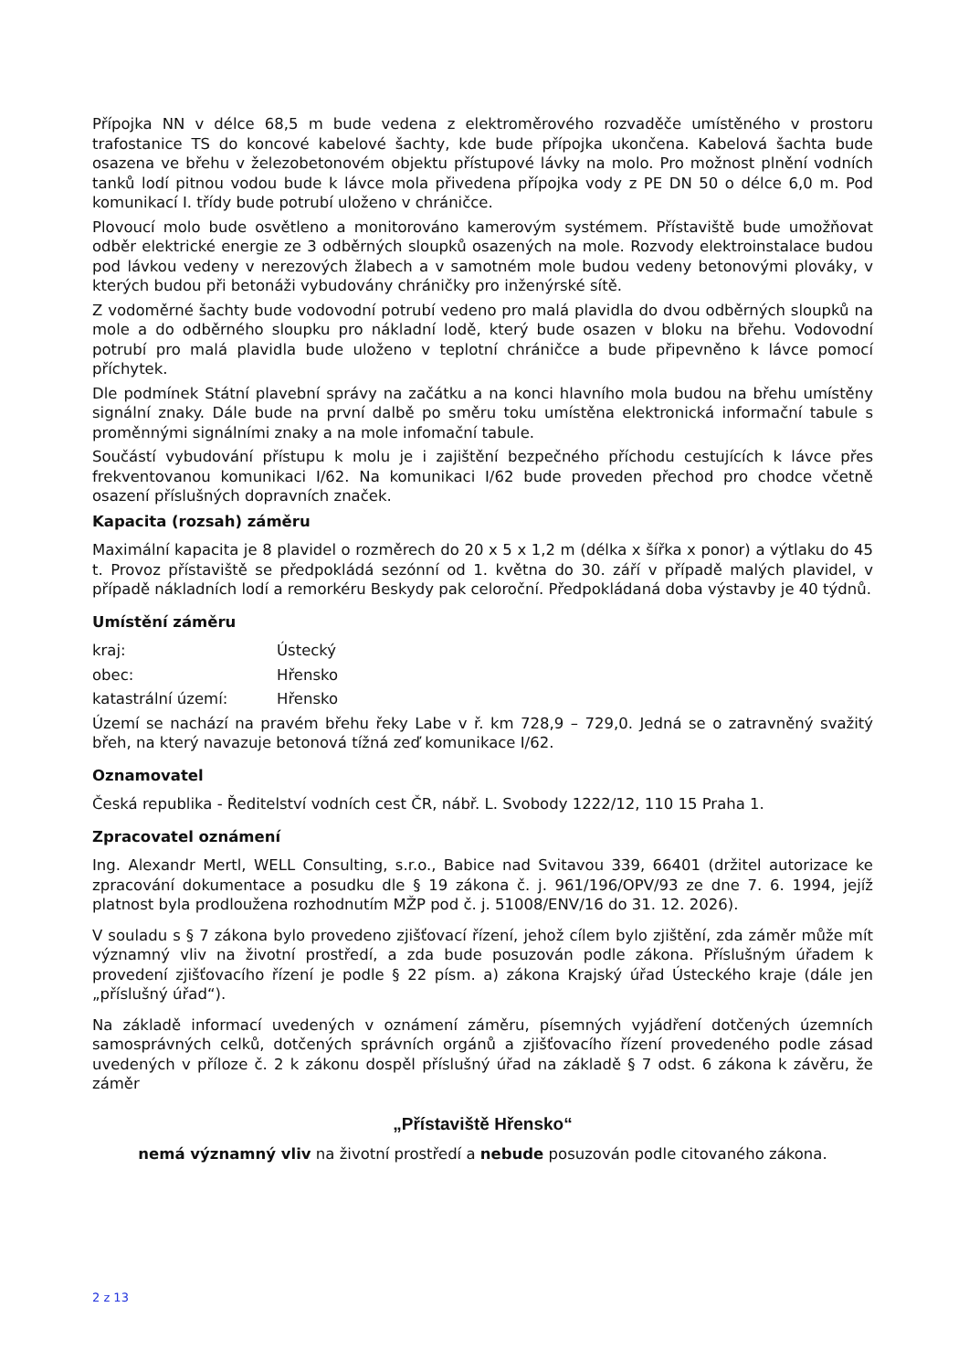Přípojka NN v délce 68,5 m bude vedena z elektroměrového rozvaděče umístěného v prostoru trafostanice TS do koncové kabelové šachty, kde bude přípojka ukončena. Kabelová šachta bude osazena ve břehu v železobetonovém objektu přístupové lávky na molo. Pro možnost plnění vodních tanků lodí pitnou vodou bude k lávce mola přivedena přípojka vody z PE DN 50 o délce 6,0 m. Pod komunikací I. třídy bude potrubí uloženo v chráničce.
Plovoucí molo bude osvětleno a monitorováno kamerovým systémem. Přístaviště bude umožňovat odběr elektrické energie ze 3 odběrných sloupků osazených na mole. Rozvody elektroinstalace budou pod lávkou vedeny v nerezových žlabech a v samotném mole budou vedeny betonovými plováky, v kterých budou při betonáži vybudovány chráničky pro inženýrské sítě.
Z vodoměrné šachty bude vodovodní potrubí vedeno pro malá plavidla do dvou odběrných sloupků na mole a do odběrného sloupku pro nákladní lodě, který bude osazen v bloku na břehu. Vodovodní potrubí pro malá plavidla bude uloženo v teplotní chráničce a bude připevněno k lávce pomocí příchytek.
Dle podmínek Státní plavební správy na začátku a na konci hlavního mola budou na břehu umístěny signální znaky. Dále bude na první dalbě po směru toku umístěna elektronická informační tabule s proměnnými signálními znaky a na mole infomační tabule.
Součástí vybudování přístupu k molu je i zajištění bezpečného příchodu cestujících k lávce přes frekventovanou komunikaci I/62. Na komunikaci I/62 bude proveden přechod pro chodce včetně osazení příslušných dopravních značek.
Kapacita (rozsah) záměru
Maximální kapacita je 8 plavidel o rozměrech do 20 x 5 x 1,2 m (délka x šířka x ponor) a výtlaku do 45 t. Provoz přístaviště se předpokládá sezónní od 1. května do 30. září v případě malých plavidel, v případě nákladních lodí a remorkéru Beskydy pak celoroční. Předpokládaná doba výstavby je 40 týdnů.
Umístění záměru
kraj: Ústecký
obec: Hřensko
katastrální území: Hřensko
Území se nachází na pravém břehu řeky Labe v ř. km 728,9 – 729,0. Jedná se o zatravněný svažitý břeh, na který navazuje betonová tížná zeď komunikace I/62.
Oznamovatel
Česká republika - Ředitelství vodních cest ČR, nábř. L. Svobody 1222/12, 110 15 Praha 1.
Zpracovatel oznámení
Ing. Alexandr Mertl, WELL Consulting, s.r.o., Babice nad Svitavou 339, 66401 (držitel autorizace ke zpracování dokumentace a posudku dle § 19 zákona č. j. 961/196/OPV/93 ze dne 7. 6. 1994, jejíž platnost byla prodloužena rozhodnutím MŽP pod č. j. 51008/ENV/16 do 31. 12. 2026).
V souladu s § 7 zákona bylo provedeno zjišťovací řízení, jehož cílem bylo zjištění, zda záměr může mít významný vliv na životní prostředí, a zda bude posuzován podle zákona. Příslušným úřadem k provedení zjišťovacího řízení je podle § 22 písm. a) zákona Krajský úřad Ústeckého kraje (dále jen „příslušný úřad“).
Na základě informací uvedených v oznámení záměru, písemných vyjádření dotčených územních samosprávných celků, dotčených správních orgánů a zjišťovacího řízení provedeného podle zásad uvedených v příloze č. 2 k zákonu dospěl příslušný úřad na základě § 7 odst. 6 zákona k závěru, že záměr
„Přístaviště Hřensko“
nemá významný vliv na životní prostředí a nebude posuzován podle citovaného zákona.
2 z 13